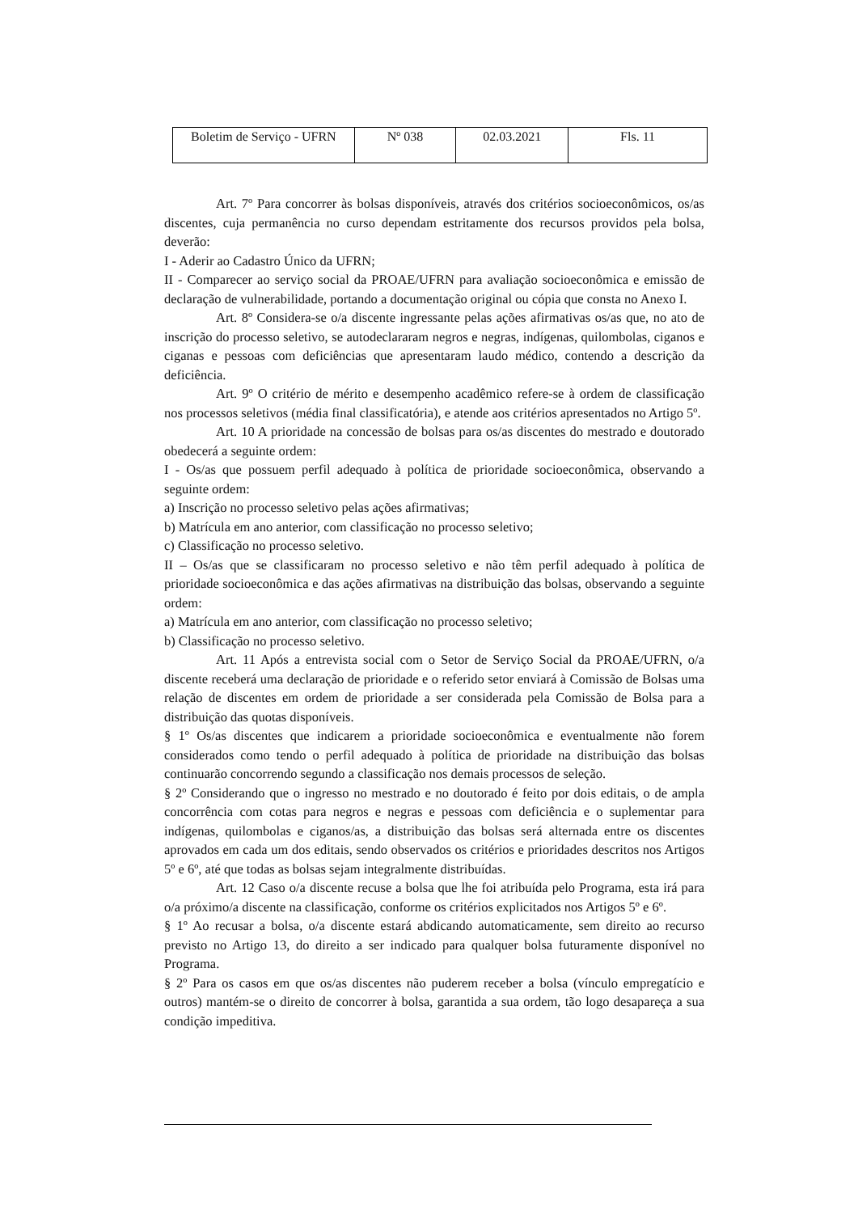| Boletim de Serviço - UFRN | Nº 038 | 02.03.2021 | Fls. 11 |
Art. 7º Para concorrer às bolsas disponíveis, através dos critérios socioeconômicos, os/as discentes, cuja permanência no curso dependam estritamente dos recursos providos pela bolsa, deverão:
I - Aderir ao Cadastro Único da UFRN;
II - Comparecer ao serviço social da PROAE/UFRN para avaliação socioeconômica e emissão de declaração de vulnerabilidade, portando a documentação original ou cópia que consta no Anexo I.
Art. 8º Considera-se o/a discente ingressante pelas ações afirmativas os/as que, no ato de inscrição do processo seletivo, se autodeclararam negros e negras, indígenas, quilombolas, ciganos e ciganas e pessoas com deficiências que apresentaram laudo médico, contendo a descrição da deficiência.
Art. 9º O critério de mérito e desempenho acadêmico refere-se à ordem de classificação nos processos seletivos (média final classificatória), e atende aos critérios apresentados no Artigo 5º.
Art. 10 A prioridade na concessão de bolsas para os/as discentes do mestrado e doutorado obedecerá a seguinte ordem:
I - Os/as que possuem perfil adequado à política de prioridade socioeconômica, observando a seguinte ordem:
a) Inscrição no processo seletivo pelas ações afirmativas;
b) Matrícula em ano anterior, com classificação no processo seletivo;
c) Classificação no processo seletivo.
II – Os/as que se classificaram no processo seletivo e não têm perfil adequado à política de prioridade socioeconômica e das ações afirmativas na distribuição das bolsas, observando a seguinte ordem:
a) Matrícula em ano anterior, com classificação no processo seletivo;
b) Classificação no processo seletivo.
Art. 11 Após a entrevista social com o Setor de Serviço Social da PROAE/UFRN, o/a discente receberá uma declaração de prioridade e o referido setor enviará à Comissão de Bolsas uma relação de discentes em ordem de prioridade a ser considerada pela Comissão de Bolsa para a distribuição das quotas disponíveis.
§ 1º Os/as discentes que indicarem a prioridade socioeconômica e eventualmente não forem considerados como tendo o perfil adequado à política de prioridade na distribuição das bolsas continuarão concorrendo segundo a classificação nos demais processos de seleção.
§ 2º Considerando que o ingresso no mestrado e no doutorado é feito por dois editais, o de ampla concorrência com cotas para negros e negras e pessoas com deficiência e o suplementar para indígenas, quilombolas e ciganos/as, a distribuição das bolsas será alternada entre os discentes aprovados em cada um dos editais, sendo observados os critérios e prioridades descritos nos Artigos 5º e 6º, até que todas as bolsas sejam integralmente distribuídas.
Art. 12 Caso o/a discente recuse a bolsa que lhe foi atribuída pelo Programa, esta irá para o/a próximo/a discente na classificação, conforme os critérios explicitados nos Artigos 5º e 6º.
§ 1º Ao recusar a bolsa, o/a discente estará abdicando automaticamente, sem direito ao recurso previsto no Artigo 13, do direito a ser indicado para qualquer bolsa futuramente disponível no Programa.
§ 2º Para os casos em que os/as discentes não puderem receber a bolsa (vínculo empregatício e outros) mantém-se o direito de concorrer à bolsa, garantida a sua ordem, tão logo desapareça a sua condição impeditiva.